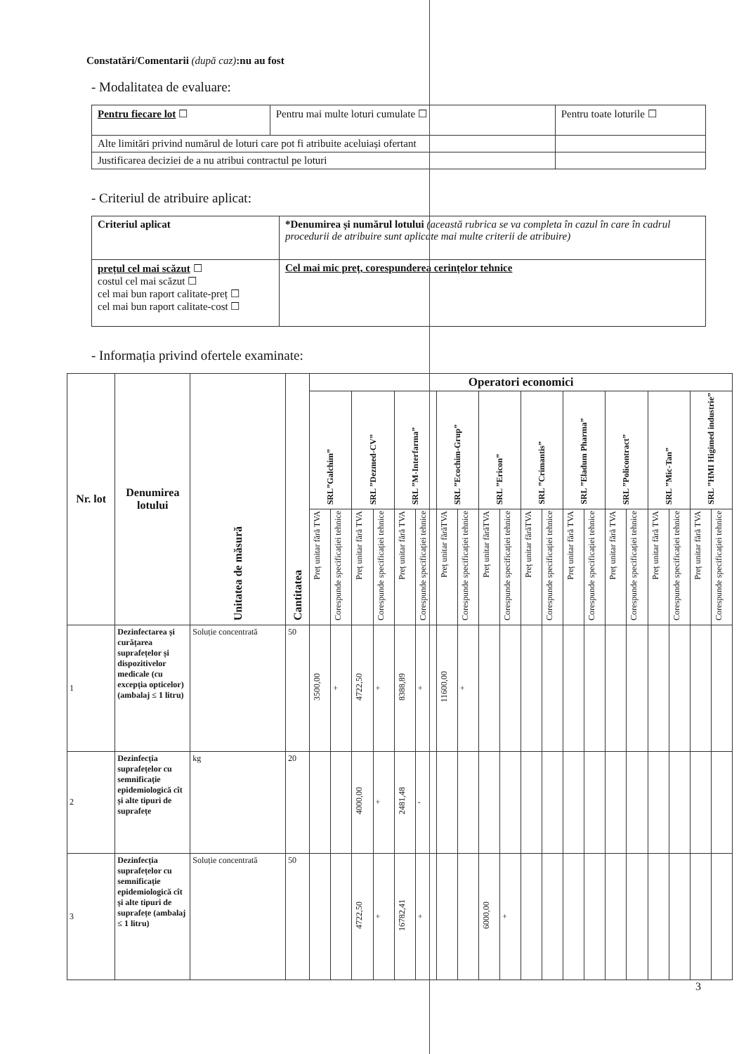Constatări/Comentarii (după caz):nu au fost
- Modalitatea de evaluare:
| Pentru fiecare lot ☐ | Pentru mai multe loturi cumulate ☐ | Pentru toate loturile ☐ |
| Alte limitări privind numărul de loturi care pot fi atribuite aceluiași ofertant | | |
| Justificarea deciziei de a nu atribui contractul pe loturi | | |
- Criteriul de atribuire aplicat:
| Criteriul aplicat | *Denumirea și numărul lotului (această rubrica se va completa în cazul în care în cadrul procedurii de atribuire sunt aplicate mai multe criterii de atribuire) |
| prețul cel mai scăzut ☐ costul cel mai scăzut ☐ cel mai bun raport calitate-preț ☐ cel mai bun raport calitate-cost ☐ | Cel mai mic preț, corespunderea cerințelor tehnice |
- Informația privind ofertele examinate:
| Nr. lot | Denumirea lotului | Unitatea de măsură | Cantitatea | Operatori economici | | | | | | | | | | | | | | | | | | | |
| --- | --- | --- | --- | --- | --- | --- | --- | --- | --- | --- | --- | --- | --- | --- | --- | --- | --- | --- | --- | --- | --- | --- | --- |
| | | | | SRL”Galchim” | | SRL ”Dezmed-CV” | | SRL ”M-Interfarma” | | SRL ”Ecochim-Grup” | | SRL ”Ericon” | | SRL ”Crimantis” | | SRL ”Eladum Pharma” | | SRL ”Policontract” | | SRL ”Mic-Tan” | | SRL ”HMI Higimed industrie” | |
| | | | | Preț unitar fără TVA | Corespunde specificației tehnice | Preț unitar fără TVA | Corespunde specificației tehnice | Preț unitar fără TVA | Corespunde specificației tehnice | Preț unitar fărăTVA | Corespunde specificației tehnice | Preț unitar fărăTVA | Corespunde specificației tehnice | Preț unitar fărăTVA | Corespunde specificației tehnice | Preț unitar fără TVA | Corespunde specificației tehnice | Preț unitar fără TVA | Corespunde specificației tehnice | Preț unitar fără TVA | Corespunde specificației tehnice | Preț unitar fără TVA | Corespunde specificației tehnice |
| 1 | Dezinfectarea și curățarea suprafețelor și dispozitivelor medicale (cu excepția opticelor) (ambalaj ≤ 1 litru) | Soluție concentrată | 50 | 3500,00 | + | 4722,50 | + | 8388,89 | + | 11600,00 | + | | | | | | | | | | | | |
| 2 | Dezinfecția suprafețelor cu semnificație epidemiologică cît și alte tipuri de suprafețe | kg | 20 | | | 4000,00 | + | 2481,48 | - | | | | | | | | | | | | | | |
| 3 | Dezinfecția suprafețelor cu semnificație epidemiologică cît și alte tipuri de suprafețe (ambalaj ≤ 1 litru) | Soluție concentrată | 50 | | | 4722,50 | + | 16782,41 | + | | | 6000,00 | + | | | | | | | | | | |
3